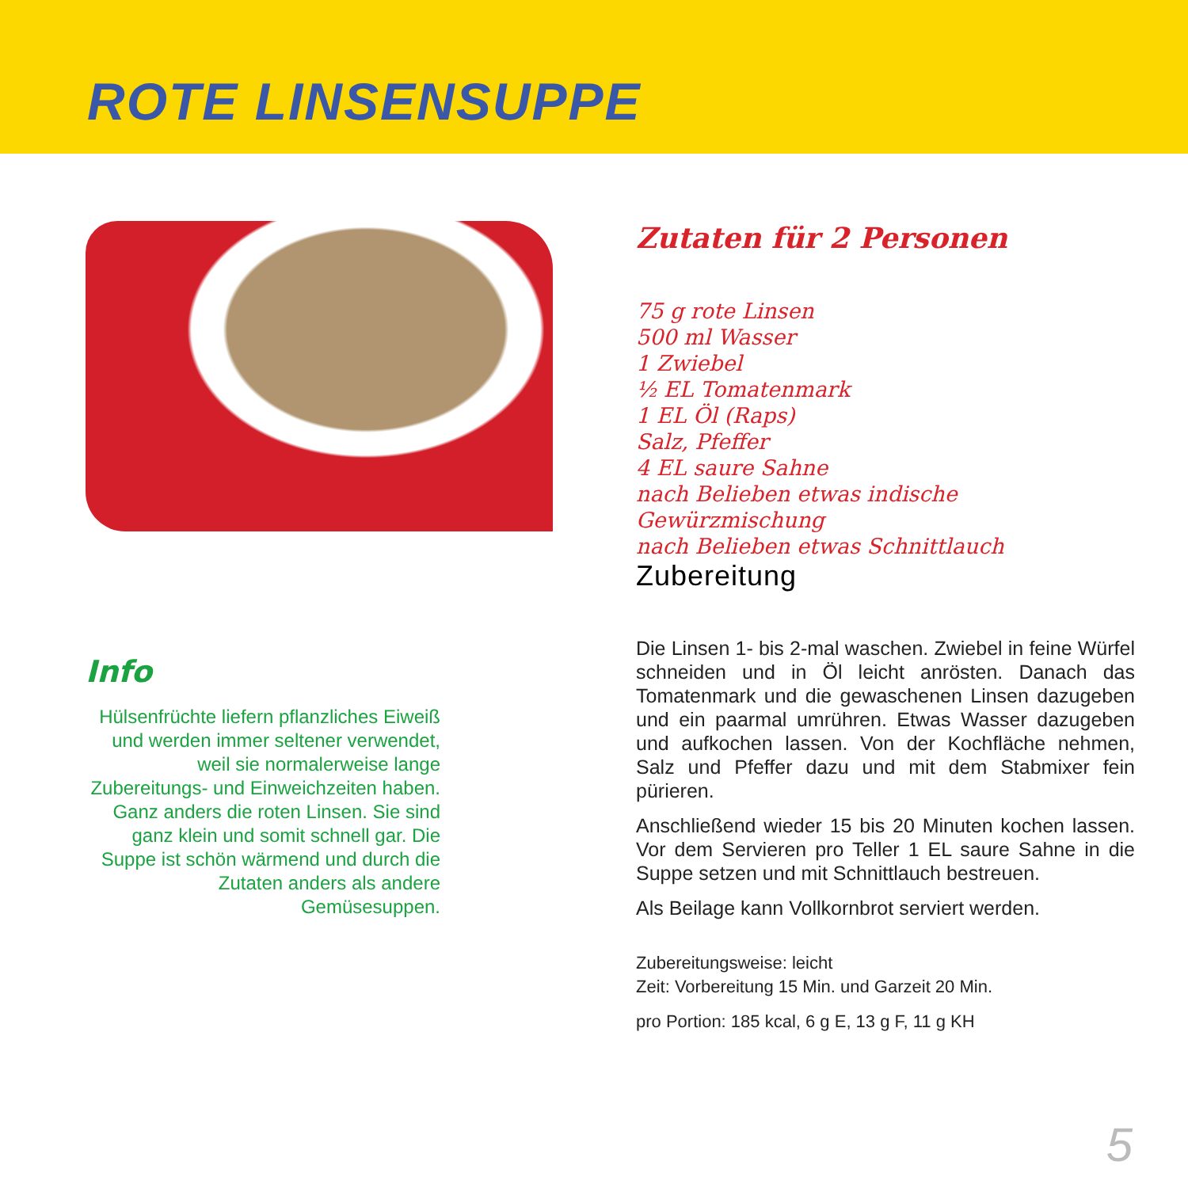ROTE LINSENSUPPE
Info
Hülsenfrüchte liefern pflanzliches Eiweiß und werden immer seltener verwendet, weil sie normalerweise lange Zubereitungs- und Einweichzeiten haben. Ganz anders die roten Linsen. Sie sind ganz klein und somit schnell gar. Die Suppe ist schön wärmend und durch die Zutaten anders als andere Gemüsesuppen.
Zutaten für 2 Personen
75 g rote Linsen
500 ml Wasser
1 Zwiebel
½ EL Tomatenmark
1 EL Öl (Raps)
Salz, Pfeffer
4 EL saure Sahne
nach Belieben etwas indische Gewürzmischung
nach Belieben etwas Schnittlauch
Zubereitung
Die Linsen 1- bis 2-mal waschen. Zwiebel in feine Würfel schneiden und in Öl leicht anrösten. Danach das Tomatenmark und die gewaschenen Linsen dazugeben und ein paarmal umrühren. Etwas Wasser dazugeben und aufkochen lassen. Von der Kochfläche nehmen, Salz und Pfeffer dazu und mit dem Stabmixer fein pürieren.
Anschließend wieder 15 bis 20 Minuten kochen lassen. Vor dem Servieren pro Teller 1 EL saure Sahne in die Suppe setzen und mit Schnittlauch bestreuen.
Als Beilage kann Vollkornbrot serviert werden.
Zubereitungsweise: leicht
Zeit: Vorbereitung 15 Min. und Garzeit 20 Min.
pro Portion: 185 kcal, 6 g E, 13 g F, 11 g KH
5